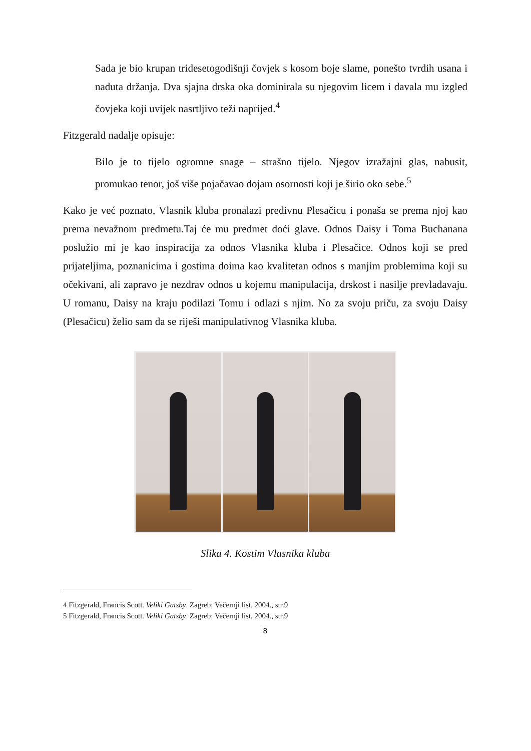Sada je bio krupan tridesetogodišnji čovjek s kosom boje slame, ponešto tvrdih usana i naduta držanja. Dva sjajna drska oka dominirala su njegovim licem i davala mu izgled čovjeka koji uvijek nasrtljivo teži naprijed.<sup>4</sup>
Fitzgerald nadalje opisuje:
Bilo je to tijelo ogromne snage – strašno tijelo. Njegov izražajni glas, nabusit, promukao tenor, još više pojačavao dojam osornosti koji je širio oko sebe.<sup>5</sup>
Kako je već poznato, Vlasnik kluba pronalazi predivnu Plesačicu i ponaša se prema njoj kao prema nevažnom predmetu.Taj će mu predmet doći glave. Odnos Daisy i Toma Buchanana poslužio mi je kao inspiracija za odnos Vlasnika kluba i Plesačice. Odnos koji se pred prijateljima, poznanicima i gostima doima kao kvalitetan odnos s manjim problemima koji su očekivani, ali zapravo je nezdrav odnos u kojemu manipulacija, drskost i nasilje prevladavaju. U romanu, Daisy na kraju podilazi Tomu i odlazi s njim. No za svoju priču, za svoju Daisy (Plesačicu) želio sam da se riješi manipulativnog Vlasnika kluba.
Slika 4. Kostim Vlasnika kluba
4 Fitzgerald, Francis Scott. Veliki Gatsby. Zagreb: Večernji list, 2004., str.9
5 Fitzgerald, Francis Scott. Veliki Gatsby. Zagreb: Večernji list, 2004., str.9
8